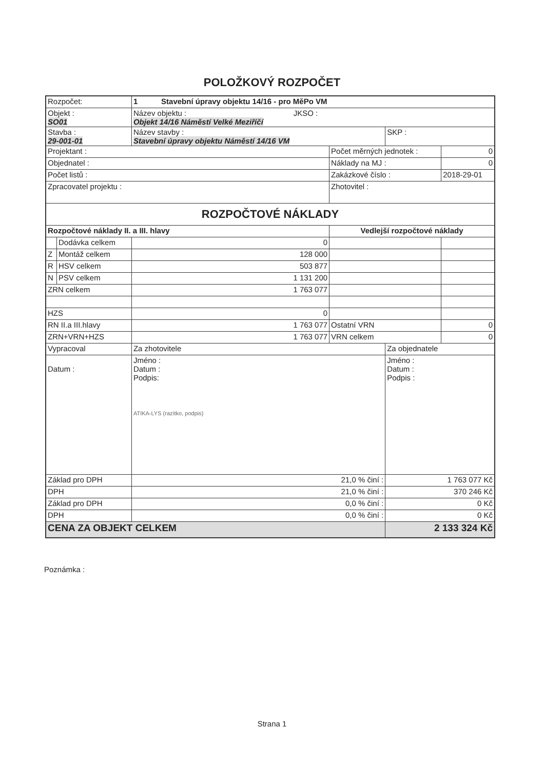POLOŽKOVÝ ROZPOČET
| Rozpočet: | | 1 Stavební úpravy objektu 14/16 - pro MěPo VM | | | |
| Objekt : SO01 | | Název objektu : JKSO : Objekt 14/16 Náměstí Velké Meziříčí | | | |
| Stavba : 29-001-01 | | Název stavby : Stavební úpravy objektu Náměstí 14/16 VM | | SKP : | |
| Projektant : | | | Počet měrných jednotek : | | 0 |
| Objednatel : | | | Náklady na MJ : | | 0 |
| Počet listů : | | | Zakázkové číslo : | | 2018-29-01 |
| Zpracovatel projektu : | | | Zhotovitel : | | |
| ROZPOČTOVÉ NÁKLADY | | | | | |
| Rozpočtové náklady II. a III. hlavy | | | Vedlejší rozpočtové náklady | | |
| | Dodávka celkem | 0 | | | |
| Z | Montáž celkem | 128 000 | | | |
| R | HSV celkem | 503 877 | | | |
| N | PSV celkem | 1 131 200 | | | |
| ZRN celkem | | 1 763 077 | | | |
| HZS | | 0 | | | |
| RN II.a III.hlavy | | 1 763 077 | Ostatní VRN | | 0 |
| ZRN+VRN+HZS | | 1 763 077 | VRN celkem | | 0 |
| Vypracoval | | Za zhotovitele | | Za objednatele | |
| Datum : | | Jméno : Datum : Podpis: ATIKA-LYS (razítko, podpis) | | Jméno : Datum : Podpis : | |
| Základ pro DPH | | 21,0 % činí : | | 1 763 077 Kč | |
| DPH | | 21,0 % činí : | | 370 246 Kč | |
| Základ pro DPH | | 0,0 % činí : | | 0 Kč | |
| DPH | | 0,0 % činí : | | 0 Kč | |
| CENA ZA OBJEKT CELKEM | | | | 2 133 324 Kč | |
Poznámka :
Strana 1